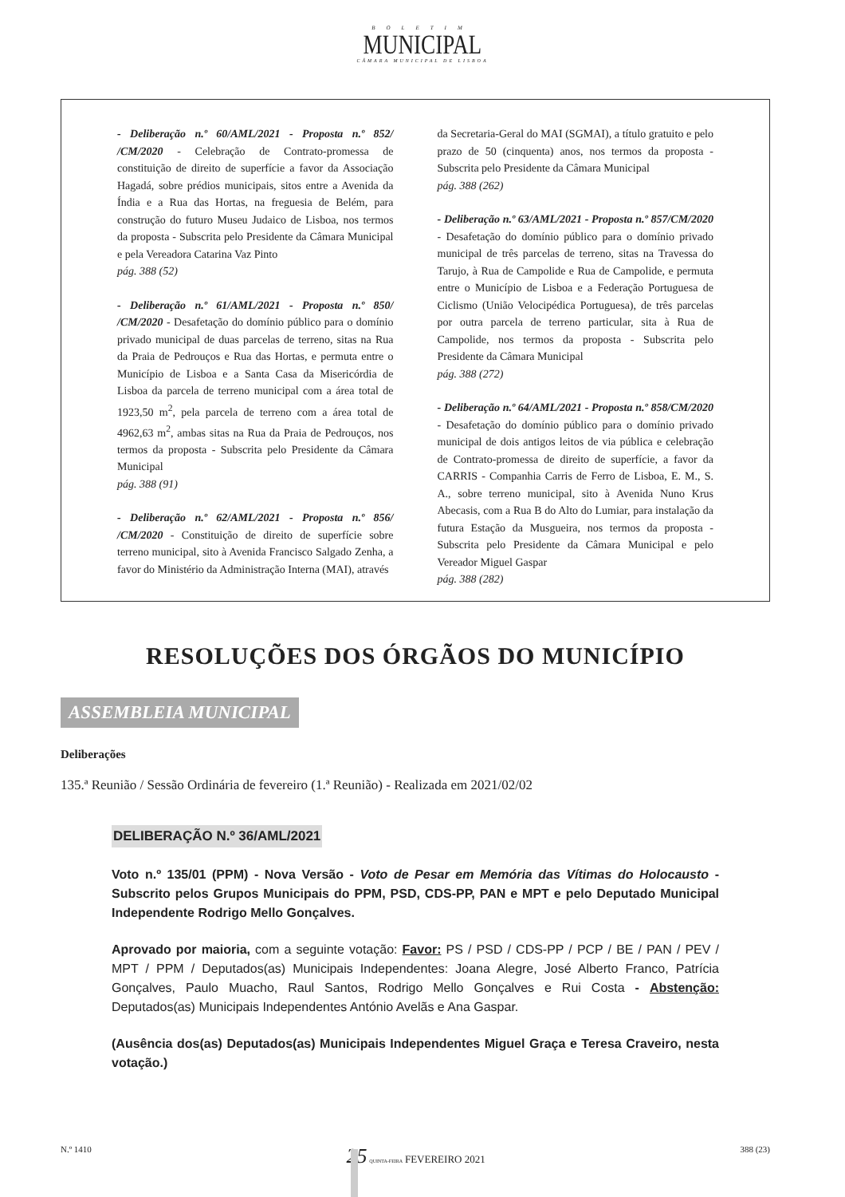BOLETIM
MUNICIPAL
CÂMARA MUNICIPAL DE LISBOA
- Deliberação n.º 60/AML/2021 - Proposta n.º 852/ /CM/2020 - Celebração de Contrato-promessa de constituição de direito de superfície a favor da Associação Hagadá, sobre prédios municipais, sitos entre a Avenida da Índia e a Rua das Hortas, na freguesia de Belém, para construção do futuro Museu Judaico de Lisboa, nos termos da proposta - Subscrita pelo Presidente da Câmara Municipal e pela Vereadora Catarina Vaz Pinto
pág. 388 (52)
- Deliberação n.º 61/AML/2021 - Proposta n.º 850/ /CM/2020 - Desafetação do domínio público para o domínio privado municipal de duas parcelas de terreno, sitas na Rua da Praia de Pedrouços e Rua das Hortas, e permuta entre o Município de Lisboa e a Santa Casa da Misericórdia de Lisboa da parcela de terreno municipal com a área total de 1923,50 m<sup>2</sup>, pela parcela de terreno com a área total de 4962,63 m<sup>2</sup>, ambas sitas na Rua da Praia de Pedrouços, nos termos da proposta - Subscrita pelo Presidente da Câmara Municipal
pág. 388 (91)
- Deliberação n.º 62/AML/2021 - Proposta n.º 856/ /CM/2020 - Constituição de direito de superfície sobre terreno municipal, sito à Avenida Francisco Salgado Zenha, a favor do Ministério da Administração Interna (MAI), através
da Secretaria-Geral do MAI (SGMAI), a título gratuito e pelo prazo de 50 (cinquenta) anos, nos termos da proposta - Subscrita pelo Presidente da Câmara Municipal
pág. 388 (262)
- Deliberação n.º 63/AML/2021 - Proposta n.º 857/CM/2020 - Desafetação do domínio público para o domínio privado municipal de três parcelas de terreno, sitas na Travessa do Tarujo, à Rua de Campolide e Rua de Campolide, e permuta entre o Município de Lisboa e a Federação Portuguesa de Ciclismo (União Velocipédica Portuguesa), de três parcelas por outra parcela de terreno particular, sita à Rua de Campolide, nos termos da proposta - Subscrita pelo Presidente da Câmara Municipal
pág. 388 (272)
- Deliberação n.º 64/AML/2021 - Proposta n.º 858/CM/2020 - Desafetação do domínio público para o domínio privado municipal de dois antigos leitos de via pública e celebração de Contrato-promessa de direito de superfície, a favor da CARRIS - Companhia Carris de Ferro de Lisboa, E. M., S. A., sobre terreno municipal, sito à Avenida Nuno Krus Abecasis, com a Rua B do Alto do Lumiar, para instalação da futura Estação da Musgueira, nos termos da proposta - Subscrita pelo Presidente da Câmara Municipal e pelo Vereador Miguel Gaspar
pág. 388 (282)
RESOLUÇÕES DOS ÓRGÃOS DO MUNICÍPIO
ASSEMBLEIA MUNICIPAL
Deliberações
135.ª Reunião / Sessão Ordinária de fevereiro (1.ª Reunião) - Realizada em 2021/02/02
DELIBERAÇÃO N.º 36/AML/2021
Voto n.º 135/01 (PPM) - Nova Versão - Voto de Pesar em Memória das Vítimas do Holocausto - Subscrito pelos Grupos Municipais do PPM, PSD, CDS-PP, PAN e MPT e pelo Deputado Municipal Independente Rodrigo Mello Gonçalves.
Aprovado por maioria, com a seguinte votação: Favor: PS / PSD / CDS-PP / PCP / BE / PAN / PEV / MPT / PPM / Deputados(as) Municipais Independentes: Joana Alegre, José Alberto Franco, Patrícia Gonçalves, Paulo Muacho, Raul Santos, Rodrigo Mello Gonçalves e Rui Costa - Abstenção: Deputados(as) Municipais Independentes António Avelãs e Ana Gaspar.
(Ausência dos(as) Deputados(as) Municipais Independentes Miguel Graça e Teresa Craveiro, nesta votação.)
N.º 1410 25 QUINTA-FEIRA FEVEREIRO 2021 388 (23)